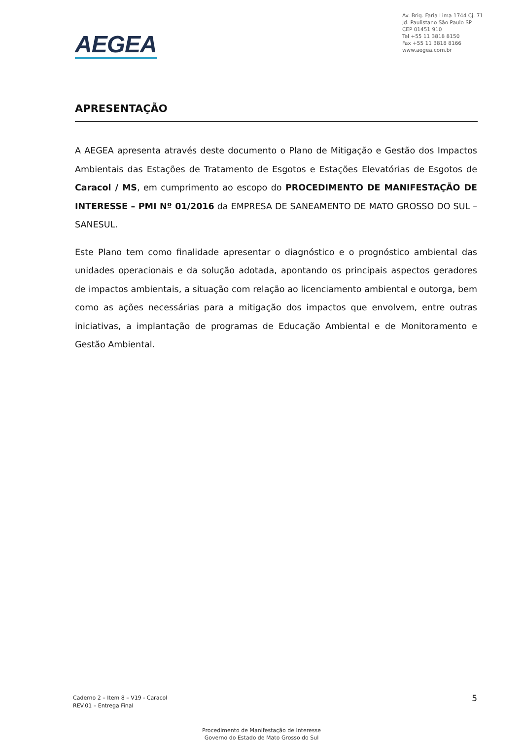AEGEA
Av. Brig. Faria Lima 1744 Cj. 71
Jd. Paulistano São Paulo SP
CEP 01451 910
Tel +55 11 3818 8150
Fax +55 11 3818 8166
www.aegea.com.br
APRESENTAÇÃO
A AEGEA apresenta através deste documento o Plano de Mitigação e Gestão dos Impactos Ambientais das Estações de Tratamento de Esgotos e Estações Elevatórias de Esgotos de Caracol / MS, em cumprimento ao escopo do PROCEDIMENTO DE MANIFESTAÇÃO DE INTERESSE – PMI Nº 01/2016 da EMPRESA DE SANEAMENTO DE MATO GROSSO DO SUL – SANESUL.
Este Plano tem como finalidade apresentar o diagnóstico e o prognóstico ambiental das unidades operacionais e da solução adotada, apontando os principais aspectos geradores de impactos ambientais, a situação com relação ao licenciamento ambiental e outorga, bem como as ações necessárias para a mitigação dos impactos que envolvem, entre outras iniciativas, a implantação de programas de Educação Ambiental e de Monitoramento e Gestão Ambiental.
Caderno 2 – Item 8 – V19 - Caracol
REV.01 – Entrega Final
5
Procedimento de Manifestação de Interesse
Governo do Estado de Mato Grosso do Sul